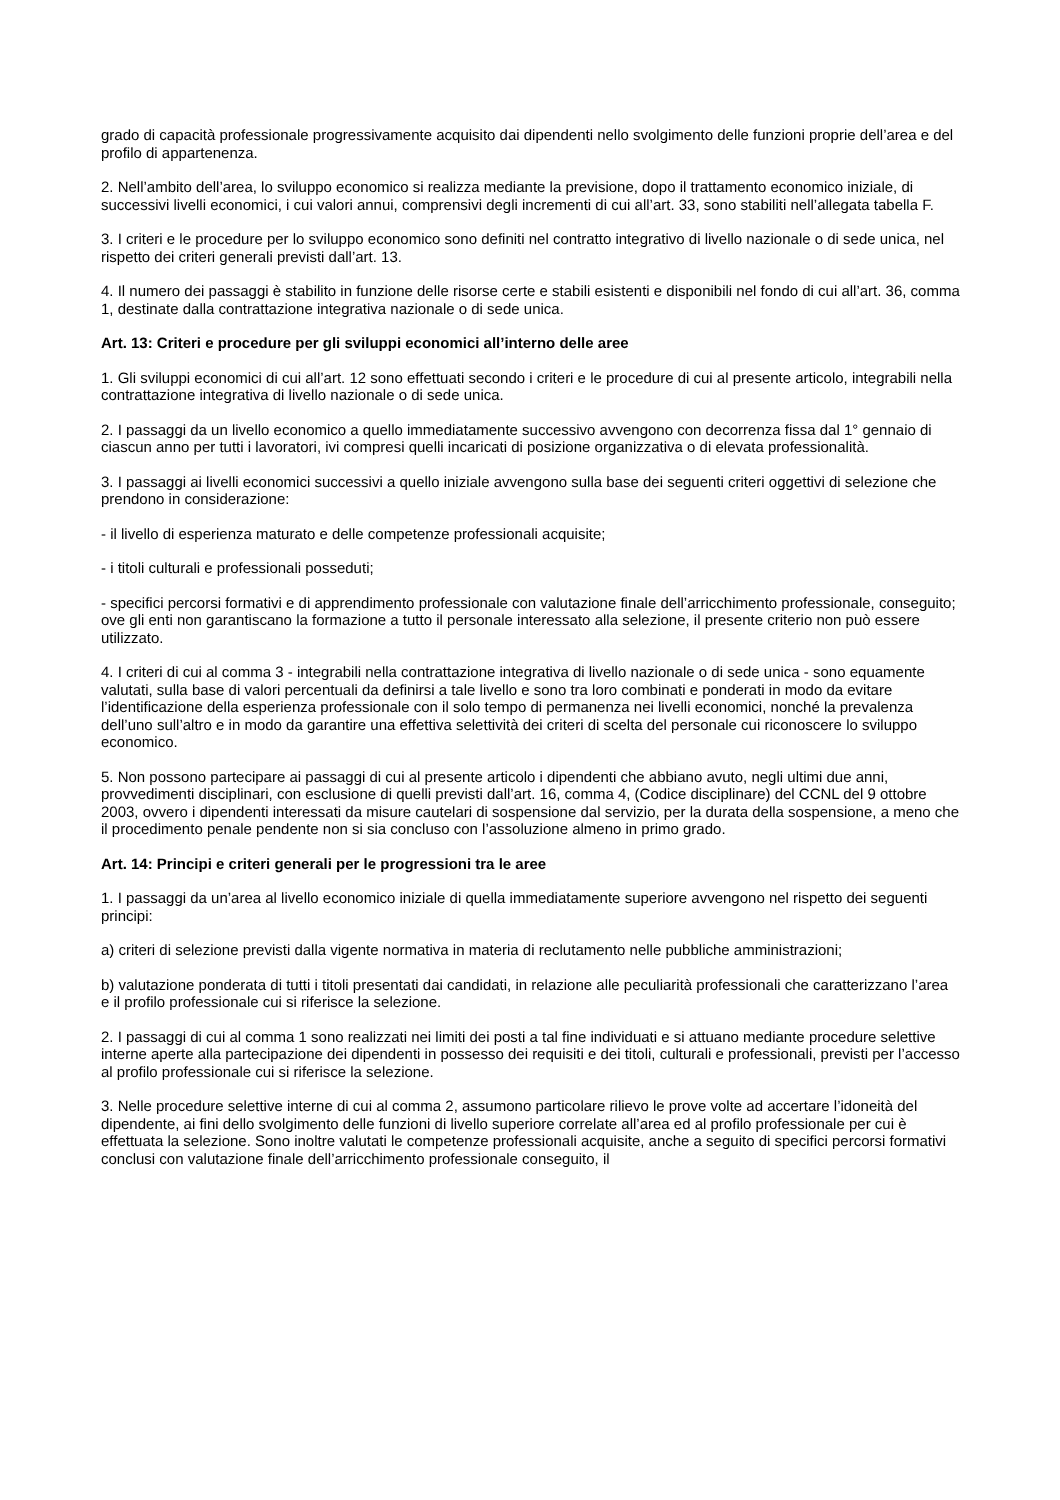grado di capacità professionale progressivamente acquisito dai dipendenti nello svolgimento delle funzioni proprie dell’area e del profilo di appartenenza.
2. Nell’ambito dell’area, lo sviluppo economico si realizza mediante la previsione, dopo il trattamento economico iniziale, di successivi livelli economici, i cui valori annui, comprensivi degli incrementi di cui all’art. 33, sono stabiliti nell’allegata tabella F.
3. I criteri e le procedure per lo sviluppo economico sono definiti nel contratto integrativo di livello nazionale o di sede unica, nel rispetto dei criteri generali previsti dall’art. 13.
4. Il numero dei passaggi è stabilito in funzione delle risorse certe e stabili esistenti e disponibili nel fondo di cui all’art. 36, comma 1, destinate dalla contrattazione integrativa nazionale o di sede unica.
Art. 13: Criteri e procedure per gli sviluppi economici all’interno delle aree
1. Gli sviluppi economici di cui all’art. 12 sono effettuati secondo i criteri e le procedure di cui al presente articolo, integrabili nella contrattazione integrativa di livello nazionale o di sede unica.
2. I passaggi da un livello economico a quello immediatamente successivo avvengono con decorrenza fissa dal 1° gennaio di ciascun anno per tutti i lavoratori, ivi compresi quelli incaricati di posizione organizzativa o di elevata professionalità.
3. I passaggi ai livelli economici successivi a quello iniziale avvengono sulla base dei seguenti criteri oggettivi di selezione che prendono in considerazione:
- il livello di esperienza maturato e delle competenze professionali acquisite;
- i titoli culturali e professionali posseduti;
- specifici percorsi formativi e di apprendimento professionale con valutazione finale dell’arricchimento professionale, conseguito; ove gli enti non garantiscano la formazione a tutto il personale interessato alla selezione, il presente criterio non può essere utilizzato.
4. I criteri di cui al comma 3 - integrabili nella contrattazione integrativa di livello nazionale o di sede unica - sono equamente valutati, sulla base di valori percentuali da definirsi a tale livello e sono tra loro combinati e ponderati in modo da evitare l’identificazione della esperienza professionale con il solo tempo di permanenza nei livelli economici, nonché la prevalenza dell’uno sull’altro e in modo da garantire una effettiva selettività dei criteri di scelta del personale cui riconoscere lo sviluppo economico.
5. Non possono partecipare ai passaggi di cui al presente articolo i dipendenti che abbiano avuto, negli ultimi due anni, provvedimenti disciplinari, con esclusione di quelli previsti dall’art. 16, comma 4, (Codice disciplinare) del CCNL del 9 ottobre 2003, ovvero i dipendenti interessati da misure cautelari di sospensione dal servizio, per la durata della sospensione, a meno che il procedimento penale pendente non si sia concluso con l’assoluzione almeno in primo grado.
Art. 14: Principi e criteri generali per le progressioni tra le aree
1. I passaggi da un’area al livello economico iniziale di quella immediatamente superiore avvengono nel rispetto dei seguenti principi:
a) criteri di selezione previsti dalla vigente normativa in materia di reclutamento nelle pubbliche amministrazioni;
b) valutazione ponderata di tutti i titoli presentati dai candidati, in relazione alle peculiarità professionali che caratterizzano l’area e il profilo professionale cui si riferisce la selezione.
2. I passaggi di cui al comma 1 sono realizzati nei limiti dei posti a tal fine individuati e si attuano mediante procedure selettive interne aperte alla partecipazione dei dipendenti in possesso dei requisiti e dei titoli, culturali e professionali, previsti per l’accesso al profilo professionale cui si riferisce la selezione.
3. Nelle procedure selettive interne di cui al comma 2, assumono particolare rilievo le prove volte ad accertare l’idoneità del dipendente, ai fini dello svolgimento delle funzioni di livello superiore correlate all’area ed al profilo professionale per cui è effettuata la selezione. Sono inoltre valutati le competenze professionali acquisite, anche a seguito di specifici percorsi formativi conclusi con valutazione finale dell’arricchimento professionale conseguito, il